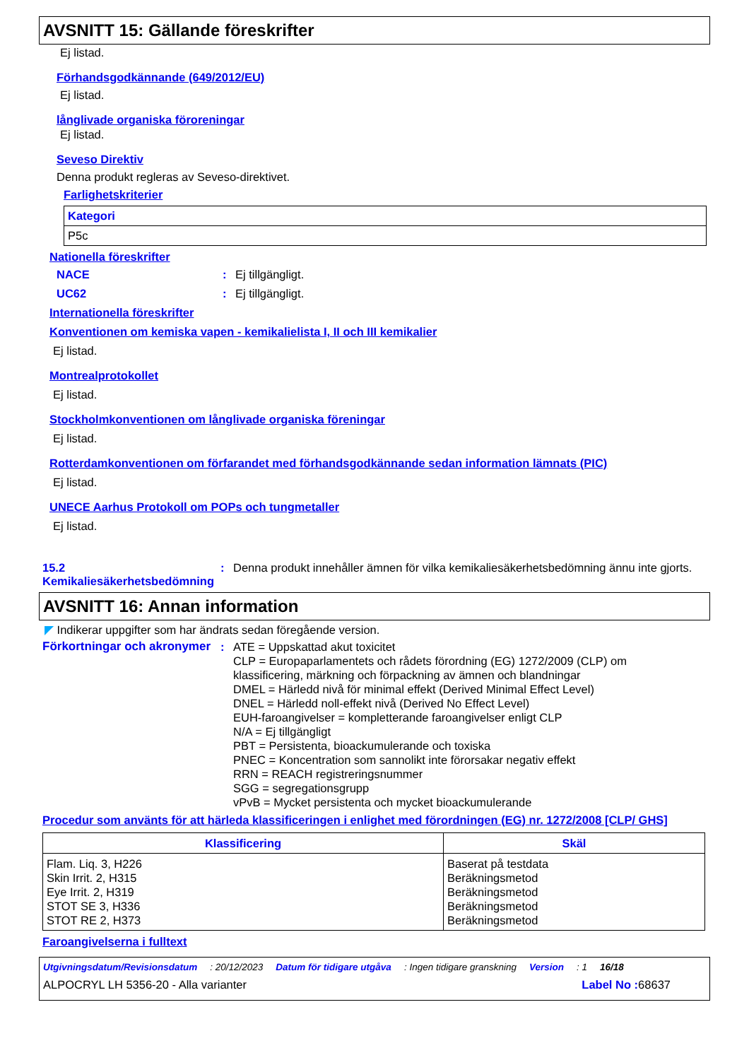AVSNITT 15: Gällande föreskrifter
Ej listad.
Förhandsgodkännande (649/2012/EU)
Ej listad.
långlivade organiska föroreningar
Ej listad.
Seveso Direktiv
Denna produkt regleras av Seveso-direktivet.
Farlighetskriterier
| Kategori |
| --- |
| P5c |
Nationella föreskrifter
NACE: Ej tillgängligt.
UC62: Ej tillgängligt.
Internationella föreskrifter
Konventionen om kemiska vapen - kemikalielista I, II och III kemikalier
Ej listad.
Montrealprotokollet
Ej listad.
Stockholmkonventionen om långlivade organiska föreningar
Ej listad.
Rotterdamkonventionen om förfarandet med förhandsgodkännande sedan information lämnats (PIC)
Ej listad.
UNECE Aarhus Protokoll om POPs och tungmetaller
Ej listad.
15.2 Kemikaliesäkerhetsbedömning: Denna produkt innehåller ämnen för vilka kemikaliesäkerhetsbedömning ännu inte gjorts.
AVSNITT 16: Annan information
◤ Indikerar uppgifter som har ändrats sedan föregående version.
Förkortningar och akronymer: ATE = Uppskattad akut toxicitet
CLP = Europaparlamentets och rådets förordning (EG) 1272/2009 (CLP) om klassificering, märkning och förpackning av ämnen och blandningar
DMEL = Härledd nivå för minimal effekt (Derived Minimal Effect Level)
DNEL = Härledd noll-effekt nivå (Derived No Effect Level)
EUH-faroangivelser = kompletterande faroangivelser enligt CLP
N/A = Ej tillgängligt
PBT = Persistenta, bioackumulerande och toxiska
PNEC = Koncentration som sannolikt inte förorsakar negativ effekt
RRN = REACH registreringsnummer
SGG = segregationsgrupp
vPvB = Mycket persistenta och mycket bioackumulerande
Procedur som använts för att härleda klassificeringen i enlighet med förordningen (EG) nr. 1272/2008 [CLP/ GHS]
| Klassificering | Skäl |
| --- | --- |
| Flam. Liq. 3, H226 Skin Irrit. 2, H315 Eye Irrit. 2, H319 STOT SE 3, H336 STOT RE 2, H373 | Baserat på testdata Beräkningsmetod Beräkningsmetod Beräkningsmetod Beräkningsmetod |
Faroangivelserna i fulltext
Utgivningsdatum/Revisionsdatum: 20/12/2023 Datum för tidigare utgåva: Ingen tidigare granskning Version: 1 16/18
ALPOCRYL LH 5356-20 - Alla varianter Label No : 68637